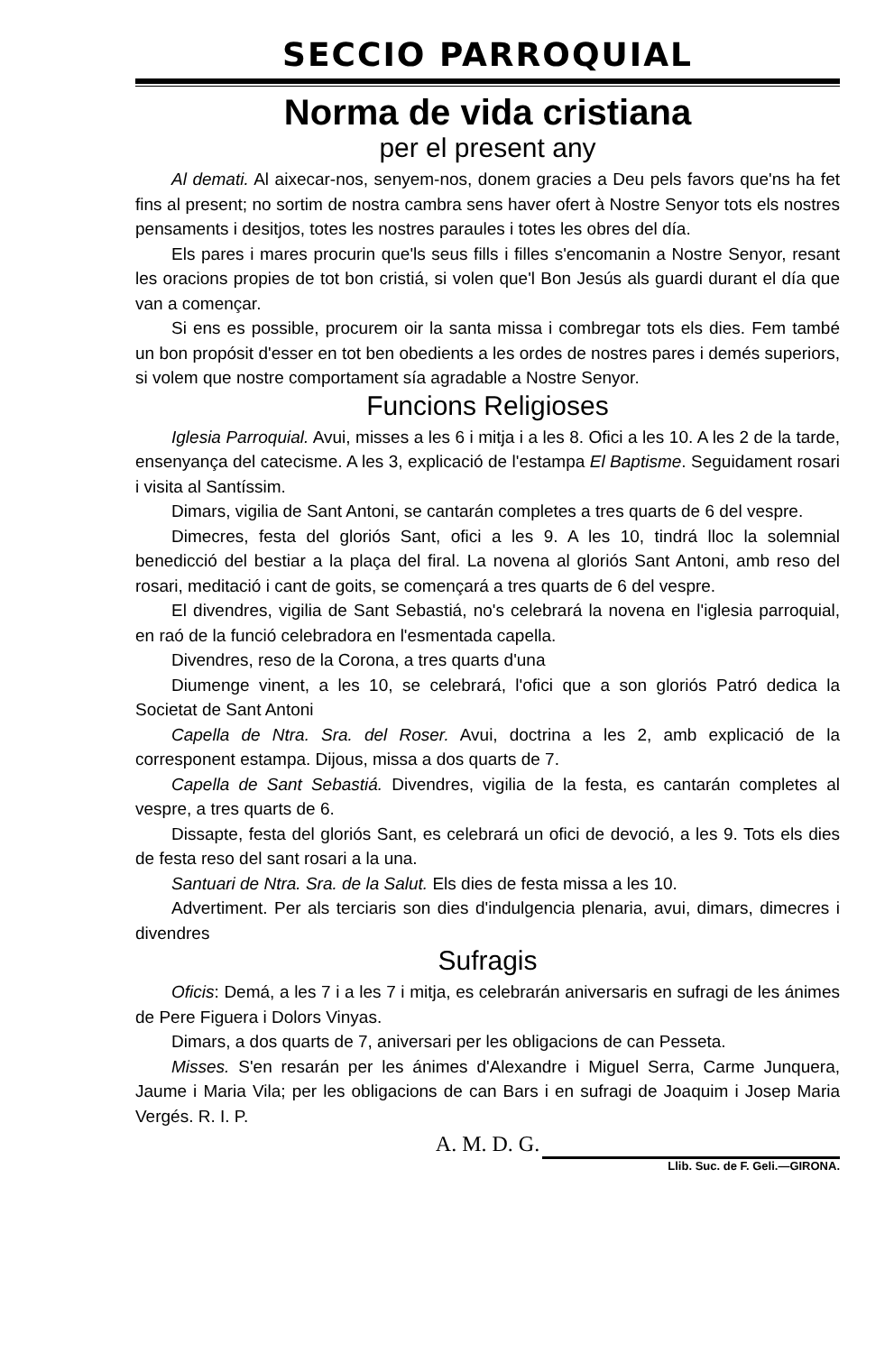SECCIO PARROQUIAL
Norma de vida cristiana
per el present any
Al demati. Al aixecar-nos, senyem-nos, donem gracies a Deu pels favors que'ns ha fet fins al present; no sortim de nostra cambra sens haver ofert à Nostre Senyor tots els nostres pensaments i desitjos, totes les nostres paraules i totes les obres del día.
Els pares i mares procurin que'ls seus fills i filles s'encomanin a Nostre Senyor, resant les oracions propies de tot bon cristiá, si volen que'l Bon Jesús als guardi durant el día que van a començar.
Si ens es possible, procurem oir la santa missa i combregar tots els dies. Fem també un bon propósit d'esser en tot ben obedients a les ordes de nostres pares i demés superiors, si volem que nostre comportament sía agradable a Nostre Senyor.
Funcions Religioses
Iglesia Parroquial. Avui, misses a les 6 i mitja i a les 8. Ofici a les 10. A les 2 de la tarde, ensenyança del catecisme. A les 3, explicació de l'estampa El Baptisme. Seguidament rosari i visita al Santíssim.
Dimars, vigilia de Sant Antoni, se cantarán completes a tres quarts de 6 del vespre.
Dimecres, festa del gloriós Sant, ofici a les 9. A les 10, tindrá lloc la solemnial benedicció del bestiar a la plaça del firal. La novena al gloriós Sant Antoni, amb reso del rosari, meditació i cant de goits, se començará a tres quarts de 6 del vespre.
El divendres, vigilia de Sant Sebastiá, no's celebrará la novena en l'iglesia parroquial, en raó de la funció celebradora en l'esmentada capella.
Divendres, reso de la Corona, a tres quarts d'una
Diumenge vinent, a les 10, se celebrará, l'ofici que a son gloriós Patró dedica la Societat de Sant Antoni
Capella de Ntra. Sra. del Roser. Avui, doctrina a les 2, amb explicació de la corresponent estampa. Dijous, missa a dos quarts de 7.
Capella de Sant Sebastiá. Divendres, vigilia de la festa, es cantarán completes al vespre, a tres quarts de 6.
Dissapte, festa del gloriós Sant, es celebrará un ofici de devoció, a les 9. Tots els dies de festa reso del sant rosari a la una.
Santuari de Ntra. Sra. de la Salut. Els dies de festa missa a les 10.
Advertiment. Per als terciaris son dies d'indulgencia plenaria, avui, dimars, dimecres i divendres
Sufragis
Oficis: Demá, a les 7 i a les 7 i mitja, es celebrarán aniversaris en sufragi de les ánimes de Pere Figuera i Dolors Vinyas.
Dimars, a dos quarts de 7, aniversari per les obligacions de can Pesseta.
Misses. S'en resarán per les ánimes d'Alexandre i Miguel Serra, Carme Junquera, Jaume i Maria Vila; per les obligacions de can Bars i en sufragi de Joaquim i Josep Maria Vergés. R. I. P.
A. M. D. G.
Llib. Suc. de F. Geli.—GIRONA.